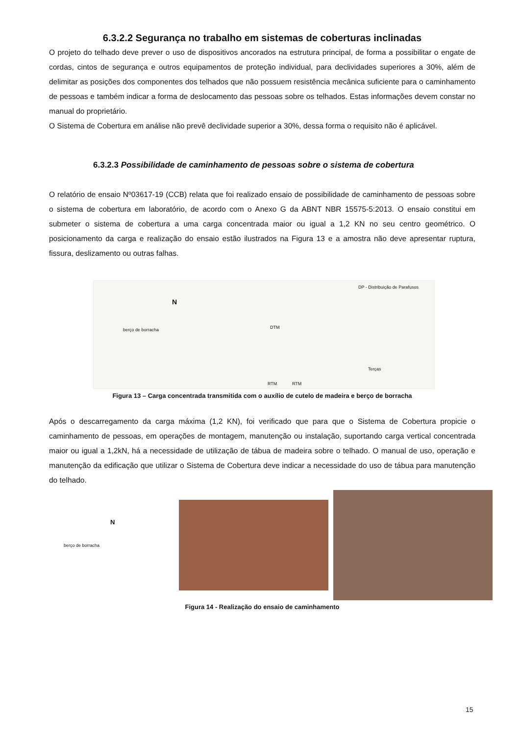6.3.2.2 Segurança no trabalho em sistemas de coberturas inclinadas
O projeto do telhado deve prever o uso de dispositivos ancorados na estrutura principal, de forma a possibilitar o engate de cordas, cintos de segurança e outros equipamentos de proteção individual, para declividades superiores a 30%, além de delimitar as posições dos componentes dos telhados que não possuem resistência mecânica suficiente para o caminhamento de pessoas e também indicar a forma de deslocamento das pessoas sobre os telhados. Estas informações devem constar no manual do proprietário.
O Sistema de Cobertura em análise não prevê declividade superior a 30%, dessa forma o requisito não é aplicável.
6.3.2.3 Possibilidade de caminhamento de pessoas sobre o sistema de cobertura
O relatório de ensaio Nº03617-19 (CCB) relata que foi realizado ensaio de possibilidade de caminhamento de pessoas sobre o sistema de cobertura em laboratório, de acordo com o Anexo G da ABNT NBR 15575-5:2013. O ensaio constitui em submeter o sistema de cobertura a uma carga concentrada maior ou igual a 1,2 KN no seu centro geométrico. O posicionamento da carga e realização do ensaio estão ilustrados na Figura 13 e a amostra não deve apresentar ruptura, fissura, deslizamento ou outras falhas.
berço de borracha
N
DP - Distribuição de Parafusos
DTM
Terças
RTM RTM
Figura 13 – Carga concentrada transmitida com o auxílio de cutelo de madeira e berço de borracha
Após o descarregamento da carga máxima (1,2 KN), foi verificado que para que o Sistema de Cobertura propicie o caminhamento de pessoas, em operações de montagem, manutenção ou instalação, suportando carga vertical concentrada maior ou igual a 1,2kN, há a necessidade de utilização de tábua de madeira sobre o telhado. O manual de uso, operação e manutenção da edificação que utilizar o Sistema de Cobertura deve indicar a necessidade do uso de tábua para manutenção do telhado.
berço de borracha
N
Figura 14 - Realização do ensaio de caminhamento
15